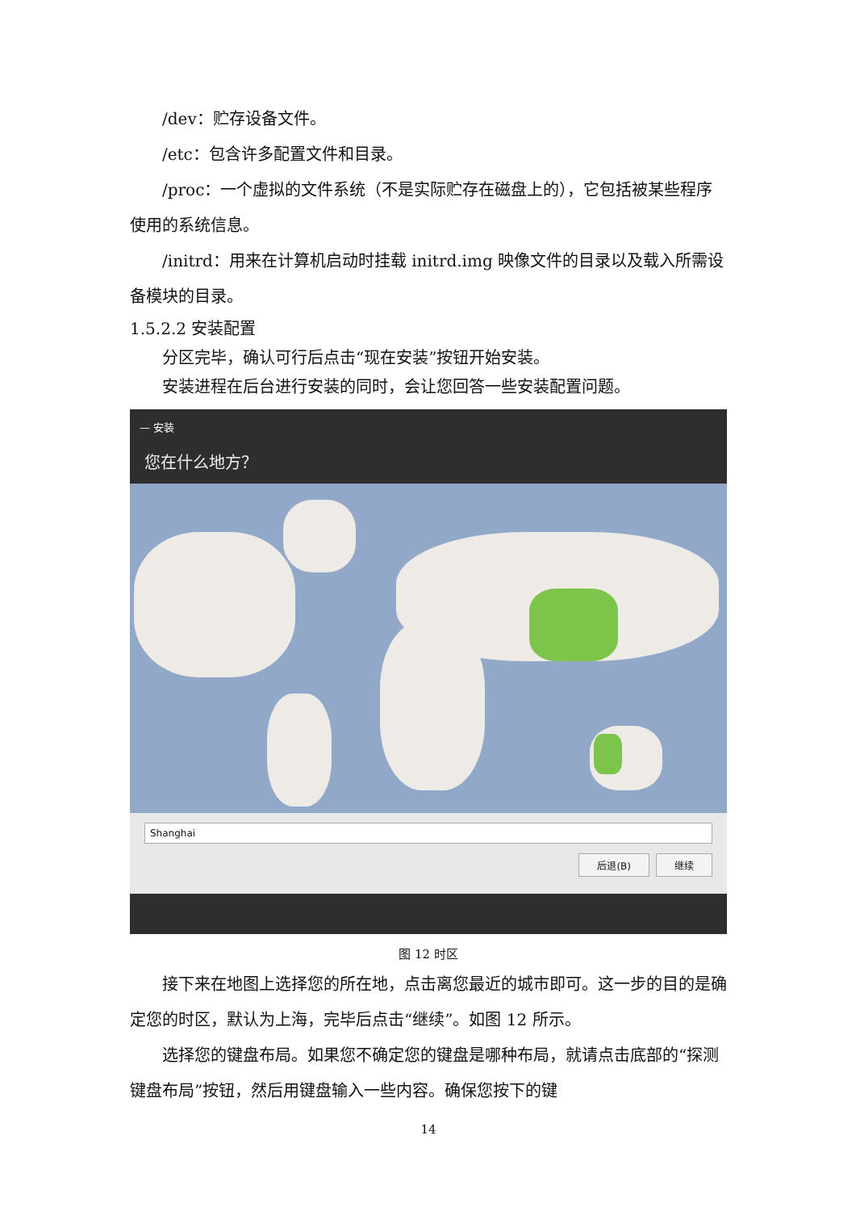/dev：贮存设备文件。
/etc：包含许多配置文件和目录。
/proc：一个虚拟的文件系统（不是实际贮存在磁盘上的），它包括被某些程序使用的系统信息。
/initrd：用来在计算机启动时挂载 initrd.img 映像文件的目录以及载入所需设备模块的目录。
1.5.2.2 安装配置
分区完毕，确认可行后点击“现在安装”按钮开始安装。
安装进程在后台进行安装的同时，会让您回答一些安装配置问题。
— 安装
您在什么地方？
Shanghai
后退(B) 继续
图 12 时区
接下来在地图上选择您的所在地，点击离您最近的城市即可。这一步的目的是确定您的时区，默认为上海，完毕后点击“继续”。如图 12 所示。
选择您的键盘布局。如果您不确定您的键盘是哪种布局，就请点击底部的“探测键盘布局”按钮，然后用键盘输入一些内容。确保您按下的键
14